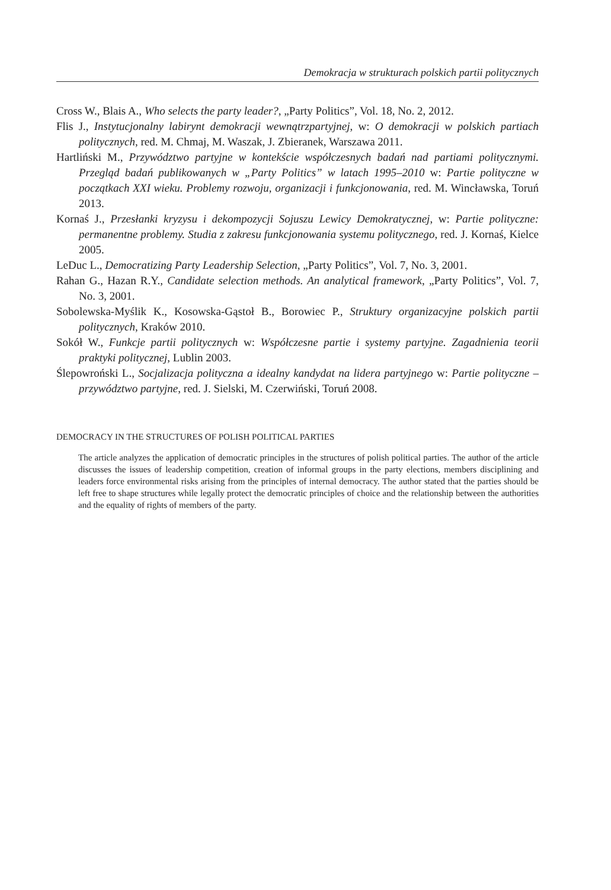Demokracja w strukturach polskich partii politycznych
Cross W., Blais A., Who selects the party leader?, „Party Politics”, Vol. 18, No. 2, 2012.
Flis J., Instytucjonalny labirynt demokracji wewnątrzpartyjnej, w: O demokracji w polskich partiach politycznych, red. M. Chmaj, M. Waszak, J. Zbieranek, Warszawa 2011.
Hartliński M., Przywództwo partyjne w kontekście współczesnych badań nad partiami politycznymi. Przegląd badań publikowanych w „Party Politics” w latach 1995–2010 w: Partie polityczne w początkach XXI wieku. Problemy rozwoju, organizacji i funkcjonowania, red. M. Wincławska, Toruń 2013.
Kornaś J., Przesłanki kryzysu i dekompozycji Sojuszu Lewicy Demokratycznej, w: Partie polityczne: permanentne problemy. Studia z zakresu funkcjonowania systemu politycznego, red. J. Kornaś, Kielce 2005.
LeDuc L., Democratizing Party Leadership Selection, „Party Politics”, Vol. 7, No. 3, 2001.
Rahan G., Hazan R.Y., Candidate selection methods. An analytical framework, „Party Politics”, Vol. 7, No. 3, 2001.
Sobolewska-Myślik K., Kosowska-Gąstoł B., Borowiec P., Struktury organizacyjne polskich partii politycznych, Kraków 2010.
Sokół W., Funkcje partii politycznych w: Współczesne partie i systemy partyjne. Zagadnienia teorii praktyki politycznej, Lublin 2003.
Ślepowroński L., Socjalizacja polityczna a idealny kandydat na lidera partyjnego w: Partie polityczne – przywództwo partyjne, red. J. Sielski, M. Czerwiński, Toruń 2008.
DEMOCRACY IN THE STRUCTURES OF POLISH POLITICAL PARTIES
The article analyzes the application of democratic principles in the structures of polish political parties. The author of the article discusses the issues of leadership competition, creation of informal groups in the party elections, members disciplining and leaders force environmental risks arising from the principles of internal democracy. The author stated that the parties should be left free to shape structures while legally protect the democratic principles of choice and the relationship between the authorities and the equality of rights of members of the party.